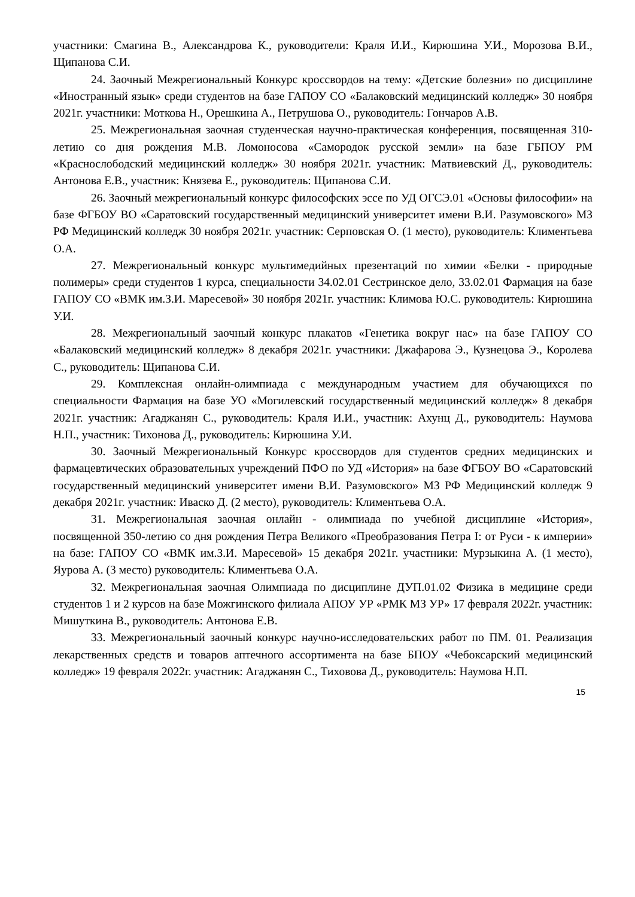участники: Смагина В., Александрова К., руководители: Краля И.И., Кирюшина У.И., Морозова В.И., Щипанова С.И.
24. Заочный Межрегиональный Конкурс кроссвордов на тему: «Детские болезни» по дисциплине «Иностранный язык» среди студентов на базе ГАПОУ СО «Балаковский медицинский колледж» 30 ноября 2021г. участники: Моткова Н., Орешкина А., Петрушова О., руководитель: Гончаров А.В.
25. Межрегиональная заочная студенческая научно-практическая конференция, посвященная 310-летию со дня рождения М.В. Ломоносова «Самородок русской земли» на базе ГБПОУ РМ «Краснослободский медицинский колледж» 30 ноября 2021г. участник: Матвиевский Д., руководитель: Антонова Е.В., участник: Князева Е., руководитель: Щипанова С.И.
26. Заочный межрегиональный конкурс философских эссе по УД ОГСЭ.01 «Основы философии» на базе ФГБОУ ВО «Саратовский государственный медицинский университет имени В.И. Разумовского» МЗ РФ Медицинский колледж 30 ноября 2021г. участник: Серповская О. (1 место), руководитель: Климентьева О.А.
27. Межрегиональный конкурс мультимедийных презентаций по химии «Белки - природные полимеры» среди студентов 1 курса, специальности 34.02.01 Сестринское дело, 33.02.01 Фармация на базе ГАПОУ СО «ВМК им.З.И. Маресевой» 30 ноября 2021г. участник: Климова Ю.С. руководитель: Кирюшина У.И.
28. Межрегиональный заочный конкурс плакатов «Генетика вокруг нас» на базе ГАПОУ СО «Балаковский медицинский колледж» 8 декабря 2021г. участники: Джафарова Э., Кузнецова Э., Королева С., руководитель: Щипанова С.И.
29. Комплексная онлайн-олимпиада с международным участием для обучающихся по специальности Фармация на базе УО «Могилевский государственный медицинский колледж» 8 декабря 2021г. участник: Агаджанян С., руководитель: Краля И.И., участник: Ахунц Д., руководитель: Наумова Н.П., участник: Тихонова Д., руководитель: Кирюшина У.И.
30. Заочный Межрегиональный Конкурс кроссвордов для студентов средних медицинских и фармацевтических образовательных учреждений ПФО по УД «История» на базе ФГБОУ ВО «Саратовский государственный медицинский университет имени В.И. Разумовского» МЗ РФ Медицинский колледж 9 декабря 2021г. участник: Иваско Д. (2 место), руководитель: Климентьева О.А.
31. Межрегиональная заочная онлайн - олимпиада по учебной дисциплине «История», посвященной 350-летию со дня рождения Петра Великого «Преобразования Петра I: от Руси - к империи» на базе: ГАПОУ СО «ВМК им.З.И. Маресевой» 15 декабря 2021г. участники: Мурзыкина А. (1 место), Яурова А. (3 место) руководитель: Климентьева О.А.
32. Межрегиональная заочная Олимпиада по дисциплине ДУП.01.02 Физика в медицине среди студентов 1 и 2 курсов на базе Можгинского филиала АПОУ УР «РМК МЗ УР» 17 февраля 2022г. участник: Мишуткина В., руководитель: Антонова Е.В.
33. Межрегиональный заочный конкурс научно-исследовательских работ по ПМ. 01. Реализация лекарственных средств и товаров аптечного ассортимента на базе БПОУ «Чебоксарский медицинский колледж» 19 февраля 2022г. участник: Агаджанян С., Тиховова Д., руководитель: Наумова Н.П.
15